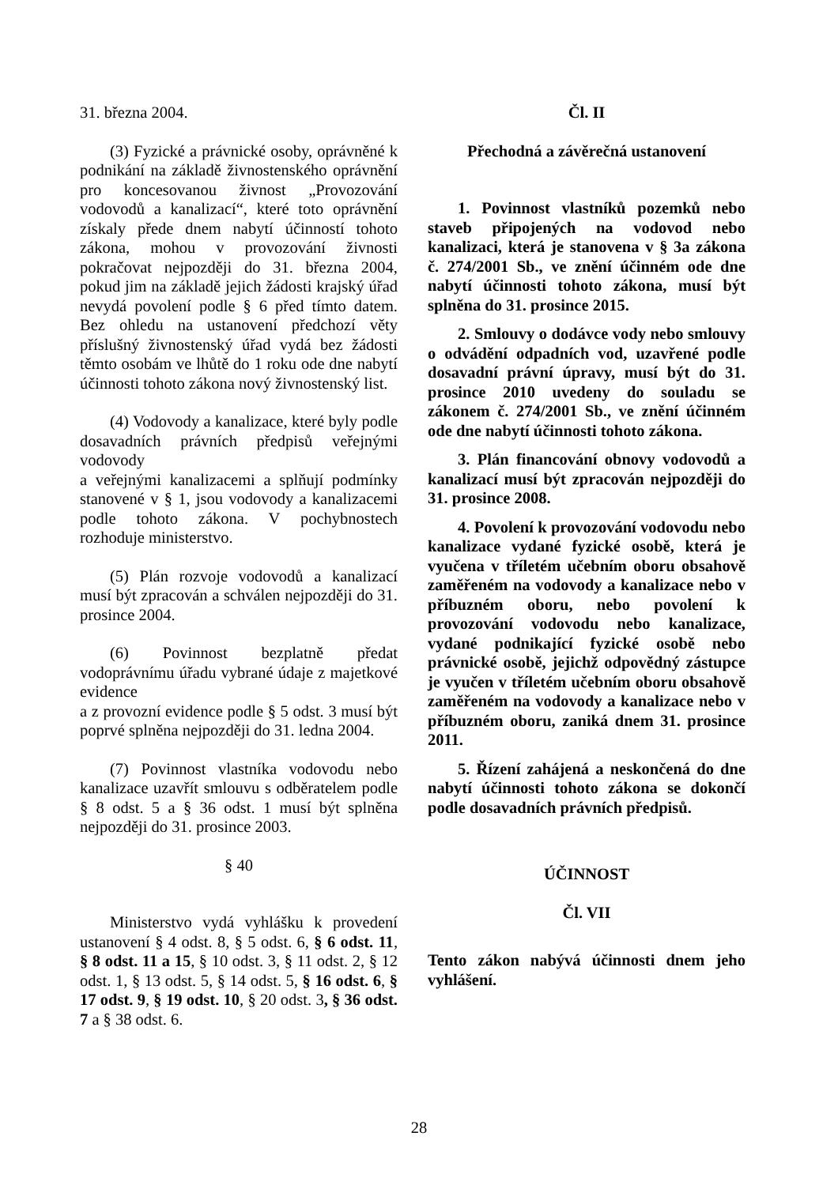31. března 2004.
(3) Fyzické a právnické osoby, oprávněné k podnikání na základě živnostenského oprávnění pro koncesovanou živnost „Provozování vodovodů a kanalizací“, které toto oprávnění získaly přede dnem nabytí účinností tohoto zákona, mohou v provozování živnosti pokračovat nejpozději do 31. března 2004, pokud jim na základě jejich žádosti krajský úřad nevydá povolení podle § 6 před tímto datem. Bez ohledu na ustanovení předchozí věty příslušný živnostenský úřad vydá bez žádosti těmto osobám ve lhůtě do 1 roku ode dne nabytí účinnosti tohoto zákona nový živnostenský list.
(4) Vodovody a kanalizace, které byly podle dosavadních právních předpisů veřejnými vodovody
a veřejnými kanalizacemi a splňují podmínky stanovené v § 1, jsou vodovody a kanalizacemi podle tohoto zákona. V pochybnostech rozhoduje ministerstvo.
(5) Plán rozvoje vodovodů a kanalizací musí být zpracován a schválen nejpozději do 31. prosince 2004.
(6) Povinnost bezplatně předat vodoprávnímu úřadu vybrané údaje z majetkové evidence
a z provozní evidence podle § 5 odst. 3 musí být poprvé splněna nejpozději do 31. ledna 2004.
(7) Povinnost vlastníka vodovodu nebo kanalizace uzavřít smlouvu s odběratelem podle § 8 odst. 5 a § 36 odst. 1 musí být splněna nejpozději do 31. prosince 2003.
§ 40
Ministerstvo vydá vyhlášku k provedení ustanovení § 4 odst. 8, § 5 odst. 6, § 6 odst. 11, § 8 odst. 11 a 15, § 10 odst. 3, § 11 odst. 2, § 12 odst. 1, § 13 odst. 5, § 14 odst. 5, § 16 odst. 6, § 17 odst. 9, § 19 odst. 10, § 20 odst. 3, § 36 odst. 7 a § 38 odst. 6.
Čl. II
Přechodná a závěrečná ustanovení
1. Povinnost vlastníků pozemků nebo staveb připojených na vodovod nebo kanalizaci, která je stanovena v § 3a zákona č. 274/2001 Sb., ve znění účinném ode dne nabytí účinnosti tohoto zákona, musí být splněna do 31. prosince 2015.
2. Smlouvy o dodávce vody nebo smlouvy o odvádění odpadních vod, uzavřené podle dosavadní právní úpravy, musí být do 31. prosince 2010 uvedeny do souladu se zákonem č. 274/2001 Sb., ve znění účinném ode dne nabytí účinnosti tohoto zákona.
3. Plán financování obnovy vodovodů a kanalizací musí být zpracován nejpozději do 31. prosince 2008.
4. Povolení k provozování vodovodu nebo kanalizace vydané fyzické osobě, která je vyučena v tříletém učebním oboru obsahově zaměřeném na vodovody a kanalizace nebo v příbuzném oboru, nebo povolení k provozování vodovodu nebo kanalizace, vydané podnikající fyzické osobě nebo právnické osobě, jejichž odpovědný zástupce je vyučen v tříletém učebním oboru obsahově zaměřeném na vodovody a kanalizace nebo v příbuzném oboru, zaniká dnem 31. prosince 2011.
5. Řízení zahájená a neskončená do dne nabytí účinnosti tohoto zákona se dokončí podle dosavadních právních předpisů.
ÚČINNOST
Čl. VII
Tento zákon nabývá účinnosti dnem jeho vyhlášení.
28